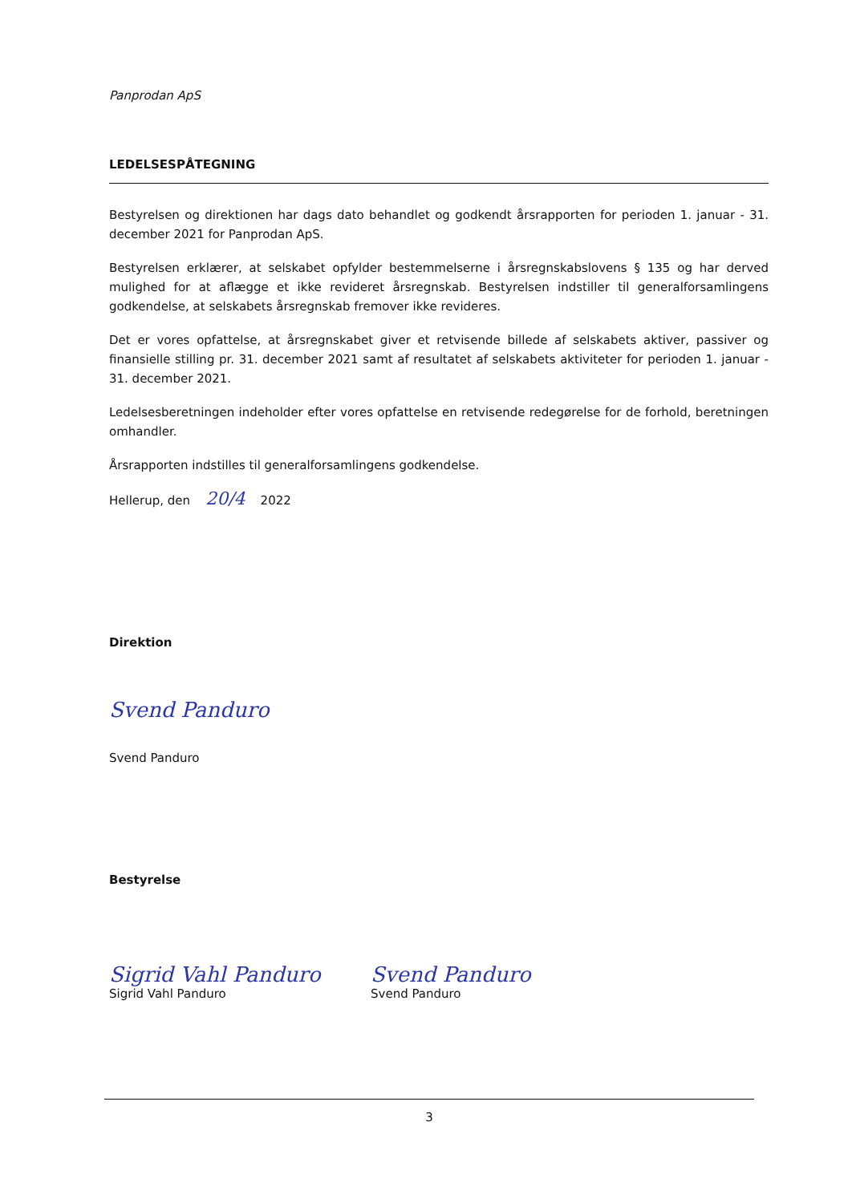Panprodan ApS
LEDELSESPÅTEGNING
Bestyrelsen og direktionen har dags dato behandlet og godkendt årsrapporten for perioden 1. januar - 31. december 2021 for Panprodan ApS.
Bestyrelsen erklærer, at selskabet opfylder bestemmelserne i årsregnskabslovens § 135 og har derved mulighed for at aflægge et ikke revideret årsregnskab. Bestyrelsen indstiller til generalforsamlingens godkendelse, at selskabets årsregnskab fremover ikke revideres.
Det er vores opfattelse, at årsregnskabet giver et retvisende billede af selskabets aktiver, passiver og finansielle stilling pr. 31. december 2021 samt af resultatet af selskabets aktiviteter for perioden 1. januar - 31. december 2021.
Ledelsesberetningen indeholder efter vores opfattelse en retvisende redegørelse for de forhold, beretningen omhandler.
Årsrapporten indstilles til generalforsamlingens godkendelse.
Hellerup, den 20/4 2022
Direktion
Svend Panduro
Svend Panduro
Bestyrelse
Sigrid Vahl Panduro
Sigrid Vahl Panduro
Svend Panduro
Svend Panduro
3